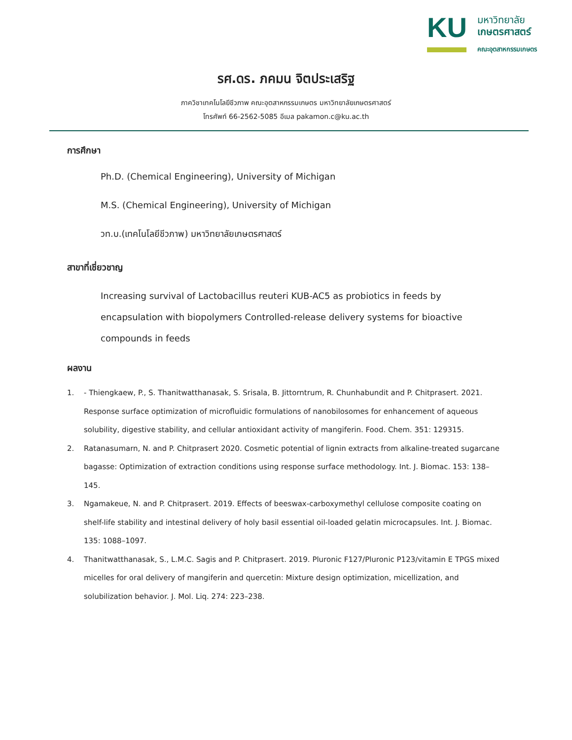KU
มหาวิทยาลัย
เกษตรศาสตร์
คณะอุตสาหกรรมเกษตร
รศ.ดร. ภคมน จิตประเสริฐ
ภาควิชาเทคโนโลยีชีวภาพ คณะอุตสาหกรรมเกษตร มหาวิทยาลัยเกษตรศาสตร์
โทรศัพท์ 66-2562-5085 อีเมล pakamon.c@ku.ac.th
การศึกษา
Ph.D. (Chemical Engineering), University of Michigan
M.S. (Chemical Engineering), University of Michigan
วท.บ.(เทคโนโลยีชีวภาพ) มหาวิทยาลัยเกษตรศาสตร์
สาขาที่เชี่ยวชาญ
Increasing survival of Lactobacillus reuteri KUB-AC5 as probiotics in feeds by encapsulation with biopolymers Controlled-release delivery systems for bioactive compounds in feeds
ผลงาน
1. - Thiengkaew, P., S. Thanitwatthanasak, S. Srisala, B. Jittorntrum, R. Chunhabundit and P. Chitprasert. 2021. Response surface optimization of microfluidic formulations of nanobilosomes for enhancement of aqueous solubility, digestive stability, and cellular antioxidant activity of mangiferin. Food. Chem. 351: 129315.
2. Ratanasumarn, N. and P. Chitprasert 2020. Cosmetic potential of lignin extracts from alkaline-treated sugarcane bagasse: Optimization of extraction conditions using response surface methodology. Int. J. Biomac. 153: 138–145.
3. Ngamakeue, N. and P. Chitprasert. 2019. Effects of beeswax-carboxymethyl cellulose composite coating on shelf-life stability and intestinal delivery of holy basil essential oil-loaded gelatin microcapsules. Int. J. Biomac. 135: 1088–1097.
4. Thanitwatthanasak, S., L.M.C. Sagis and P. Chitprasert. 2019. Pluronic F127/Pluronic P123/vitamin E TPGS mixed micelles for oral delivery of mangiferin and quercetin: Mixture design optimization, micellization, and solubilization behavior. J. Mol. Liq. 274: 223–238.